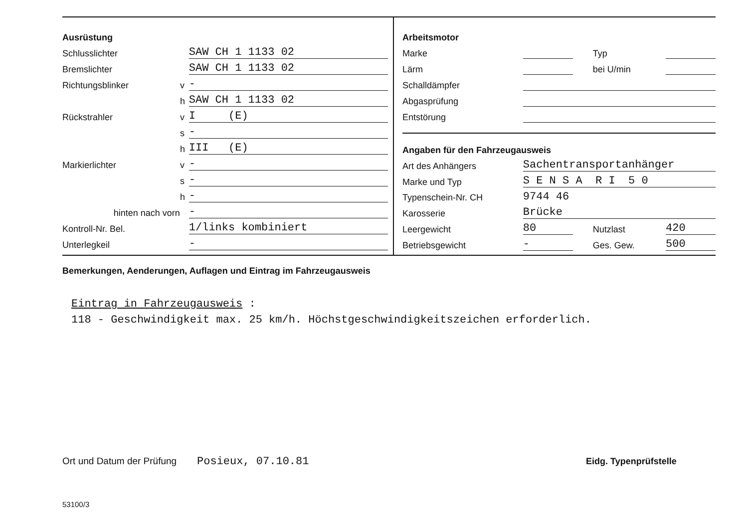| Ausrüstung | | |
| Schlusslichter | | SAW CH 1 1133 02 |
| Bremslichter | | SAW CH 1 1133 02 |
| Richtungsblinker | v | - |
| | h | SAW CH 1 1133 02 |
| Rückstrahler | v | I (E) |
| | s | - |
| | h | III (E) |
| Markierlichter | v | - |
| | s | - |
| | h | - |
| hinten nach vorn | | - |
| Kontroll-Nr. Bel. | | 1/links kombiniert |
| Unterlegkeil | | - |
| Arbeitsmotor | | | |
| Marke | | Typ | |
| Lärm | | bei U/min | |
| Schalldämpfer | | | |
| Abgasprüfung | | | |
| Entstörung | | | |
| Angaben für den Fahrzeugausweis | | | |
| Art des Anhängers | Sachentransportanhänger | | |
| Marke und Typ | S E N S A R I 5 0 | | |
| Typenschein-Nr. CH | 9744 46 | | |
| Karosserie | Brücke | | |
| Leergewicht | 80 | Nutzlast | 420 |
| Betriebsgewicht | - | Ges. Gew. | 500 |
Bemerkungen, Aenderungen, Auflagen und Eintrag im Fahrzeugausweis
Eintrag in Fahrzeugausweis :
118 - Geschwindigkeit max. 25 km/h. Höchstgeschwindigkeitszeichen erforderlich.
Ort und Datum der Prüfung Posieux, 07.10.81 Eidg. Typenprüfstelle
53100/3